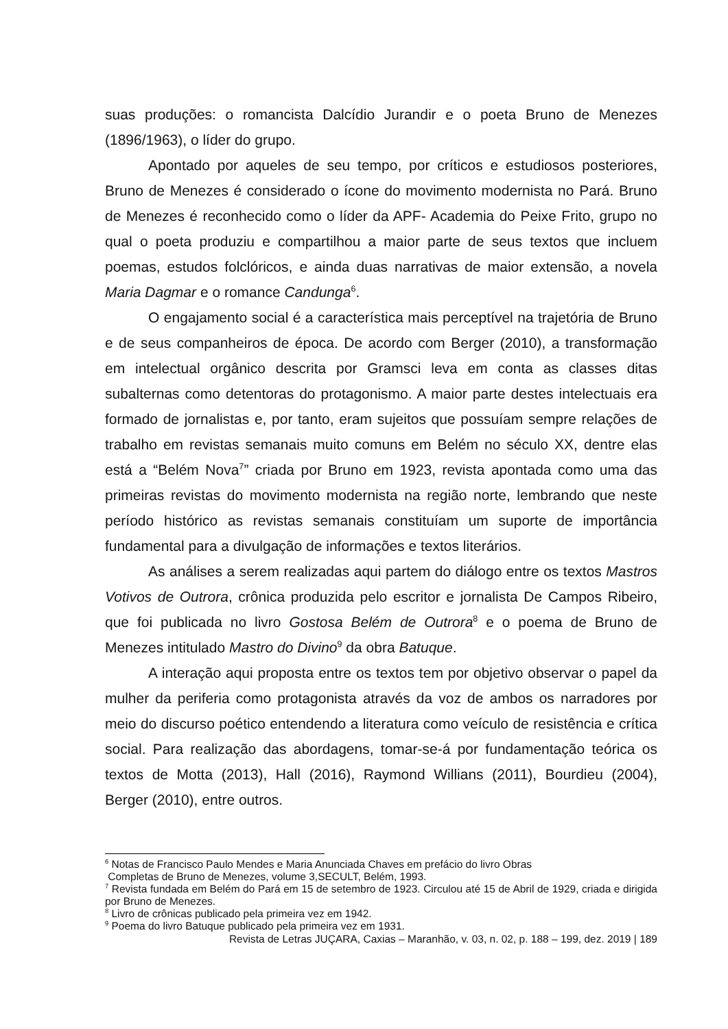suas produções: o romancista Dalcídio Jurandir e o poeta Bruno de Menezes (1896/1963), o líder do grupo.
Apontado por aqueles de seu tempo, por críticos e estudiosos posteriores, Bruno de Menezes é considerado o ícone do movimento modernista no Pará. Bruno de Menezes é reconhecido como o líder da APF- Academia do Peixe Frito, grupo no qual o poeta produziu e compartilhou a maior parte de seus textos que incluem poemas, estudos folclóricos, e ainda duas narrativas de maior extensão, a novela Maria Dagmar e o romance Candunga<sup>6</sup>.
O engajamento social é a característica mais perceptível na trajetória de Bruno e de seus companheiros de época. De acordo com Berger (2010), a transformação em intelectual orgânico descrita por Gramsci leva em conta as classes ditas subalternas como detentoras do protagonismo. A maior parte destes intelectuais era formado de jornalistas e, por tanto, eram sujeitos que possuíam sempre relações de trabalho em revistas semanais muito comuns em Belém no século XX, dentre elas está a “Belém Nova<sup>7</sup>” criada por Bruno em 1923, revista apontada como uma das primeiras revistas do movimento modernista na região norte, lembrando que neste período histórico as revistas semanais constituíam um suporte de importância fundamental para a divulgação de informações e textos literários.
As análises a serem realizadas aqui partem do diálogo entre os textos Mastros Votivos de Outrora, crônica produzida pelo escritor e jornalista De Campos Ribeiro, que foi publicada no livro Gostosa Belém de Outrora<sup>8</sup> e o poema de Bruno de Menezes intitulado Mastro do Divino<sup>9</sup> da obra Batuque.
A interação aqui proposta entre os textos tem por objetivo observar o papel da mulher da periferia como protagonista através da voz de ambos os narradores por meio do discurso poético entendendo a literatura como veículo de resistência e crítica social. Para realização das abordagens, tomar-se-á por fundamentação teórica os textos de Motta (2013), Hall (2016), Raymond Willians (2011), Bourdieu (2004), Berger (2010), entre outros.
<sup>6</sup> Notas de Francisco Paulo Mendes e Maria Anunciada Chaves em prefácio do livro Obras
Completas de Bruno de Menezes, volume 3,SECULT, Belém, 1993.
<sup>7</sup> Revista fundada em Belém do Pará em 15 de setembro de 1923. Circulou até 15 de Abril de 1929, criada e dirigida por Bruno de Menezes.
<sup>8</sup> Livro de crônicas publicado pela primeira vez em 1942.
<sup>9</sup> Poema do livro Batuque publicado pela primeira vez em 1931.
Revista de Letras JUÇARA, Caxias – Maranhão, v. 03, n. 02, p. 188 – 199, dez. 2019 | 189